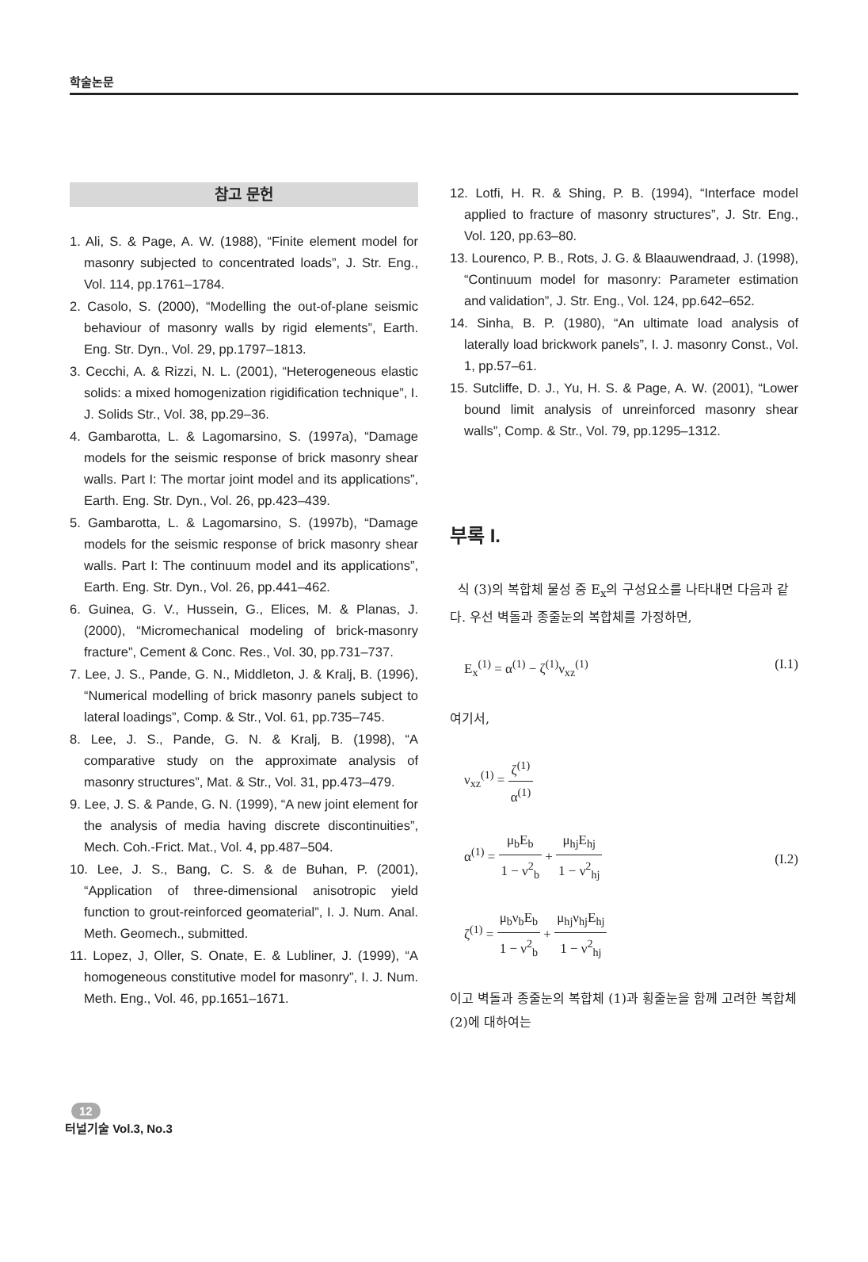학술논문
참고 문헌
1. Ali, S. & Page, A. W. (1988), “Finite element model for masonry subjected to concentrated loads”, J. Str. Eng., Vol. 114, pp.1761–1784.
2. Casolo, S. (2000), “Modelling the out-of-plane seismic behaviour of masonry walls by rigid elements”, Earth. Eng. Str. Dyn., Vol. 29, pp.1797–1813.
3. Cecchi, A. & Rizzi, N. L. (2001), “Heterogeneous elastic solids: a mixed homogenization rigidification technique”, I. J. Solids Str., Vol. 38, pp.29–36.
4. Gambarotta, L. & Lagomarsino, S. (1997a), “Damage models for the seismic response of brick masonry shear walls. Part I: The mortar joint model and its applications”, Earth. Eng. Str. Dyn., Vol. 26, pp.423–439.
5. Gambarotta, L. & Lagomarsino, S. (1997b), “Damage models for the seismic response of brick masonry shear walls. Part I: The continuum model and its applications”, Earth. Eng. Str. Dyn., Vol. 26, pp.441–462.
6. Guinea, G. V., Hussein, G., Elices, M. & Planas, J. (2000), “Micromechanical modeling of brick-masonry fracture”, Cement & Conc. Res., Vol. 30, pp.731–737.
7. Lee, J. S., Pande, G. N., Middleton, J. & Kralj, B. (1996), “Numerical modelling of brick masonry panels subject to lateral loadings”, Comp. & Str., Vol. 61, pp.735–745.
8. Lee, J. S., Pande, G. N. & Kralj, B. (1998), “A comparative study on the approximate analysis of masonry structures”, Mat. & Str., Vol. 31, pp.473–479.
9. Lee, J. S. & Pande, G. N. (1999), “A new joint element for the analysis of media having discrete discontinuities”, Mech. Coh.-Frict. Mat., Vol. 4, pp.487–504.
10. Lee, J. S., Bang, C. S. & de Buhan, P. (2001), “Application of three-dimensional anisotropic yield function to grout-reinforced geomaterial”, I. J. Num. Anal. Meth. Geomech., submitted.
11. Lopez, J, Oller, S. Onate, E. & Lubliner, J. (1999), “A homogeneous constitutive model for masonry”, I. J. Num. Meth. Eng., Vol. 46, pp.1651–1671.
12. Lotfi, H. R. & Shing, P. B. (1994), “Interface model applied to fracture of masonry structures”, J. Str. Eng., Vol. 120, pp.63–80.
13. Lourenco, P. B., Rots, J. G. & Blaauwendraad, J. (1998), “Continuum model for masonry: Parameter estimation and validation”, J. Str. Eng., Vol. 124, pp.642–652.
14. Sinha, B. P. (1980), “An ultimate load analysis of laterally load brickwork panels”, I. J. masonry Const., Vol. 1, pp.57–61.
15. Sutcliffe, D. J., Yu, H. S. & Page, A. W. (2001), “Lower bound limit analysis of unreinforced masonry shear walls”, Comp. & Str., Vol. 79, pp.1295–1312.
부록 I.
식 (3)의 복합체 물성 중 E<sub>x</sub>의 구성요소를 나타내면 다음과 같다. 우선 벽돌과 종줄눈의 복합체를 가정하면,
E<sub>x</sub><sup>(1)</sup> = α<sup>(1)</sup> − ζ<sup>(1)</sup>ν<sub>xz</sub><sup>(1)</sup> (I.1)
여기서,
ν<sub>xz</sub><sup>(1)</sup> = ζ<sup>(1)</sup> α<sup>(1)</sup>
α<sup>(1)</sup> = μ<sub>b</sub>E<sub>b</sub> 1 − ν<sup>2</sup><sub>b</sub> + μ<sub>hj</sub>E<sub>hj</sub> 1 − ν<sup>2</sup><sub>hj</sub>
ζ<sup>(1)</sup> = μ<sub>b</sub>ν<sub>b</sub>E<sub>b</sub> 1 − ν<sup>2</sup><sub>b</sub> + μ<sub>hj</sub>ν<sub>hj</sub>E<sub>hj</sub> 1 − ν<sup>2</sup><sub>hj</sub> (I.2)
이고 벽돌과 종줄눈의 복합체 (1)과 횡줄눈을 함께 고려한 복합체 (2)에 대하여는
12
터널기술 Vol.3, No.3